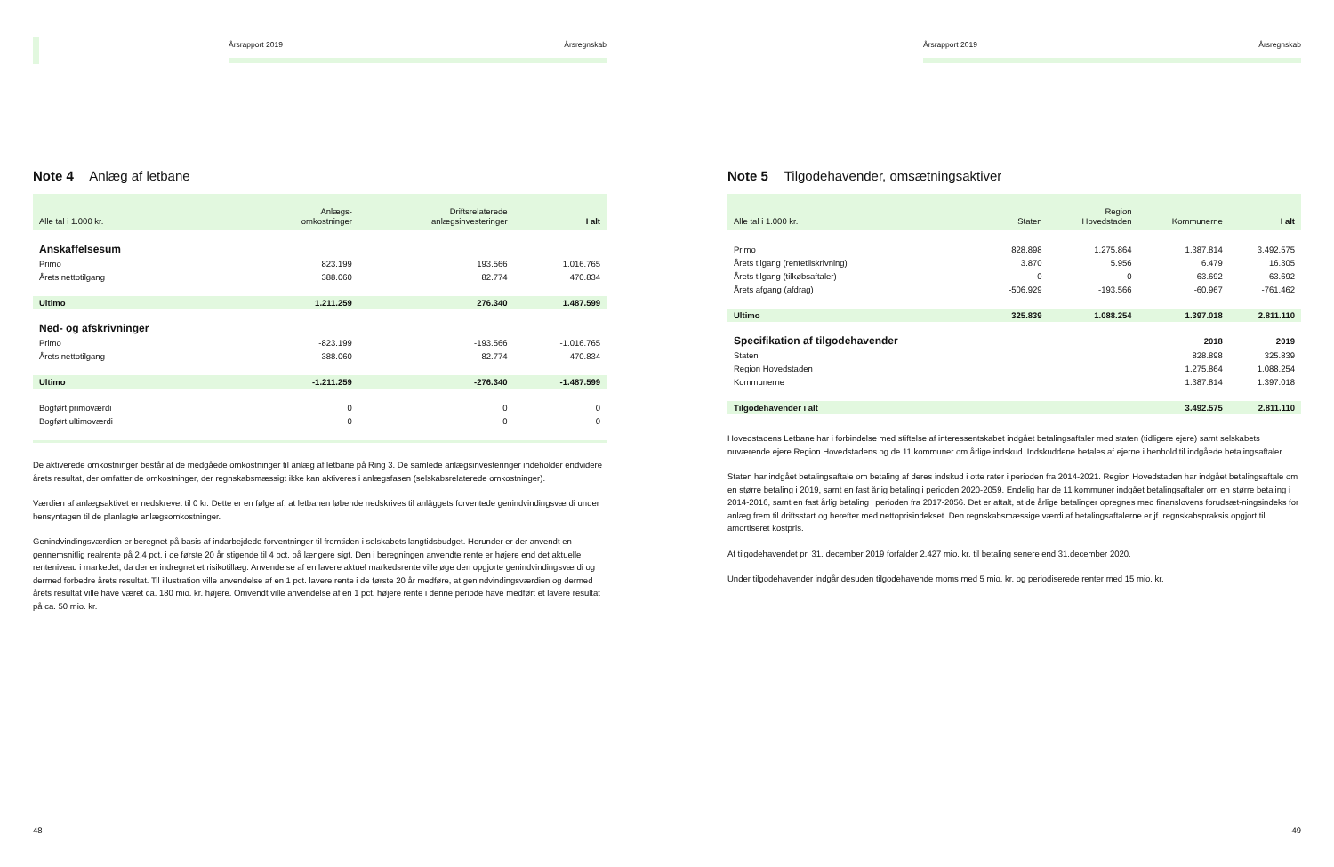Årsrapport 2019 Årsregnskab
Note 4 Anlæg af letbane
| Alle tal i 1.000 kr. | Anlægs- omkostninger | Driftsrelaterede anlægsinvesteringer | I alt |
| --- | --- | --- | --- |
| Anskaffelsesum | | | |
| Primo | 823.199 | 193.566 | 1.016.765 |
| Årets nettotilgang | 388.060 | 82.774 | 470.834 |
| Ultimo | 1.211.259 | 276.340 | 1.487.599 |
| Ned- og afskrivninger | | | |
| Primo | -823.199 | -193.566 | -1.016.765 |
| Årets nettotilgang | -388.060 | -82.774 | -470.834 |
| Ultimo | -1.211.259 | -276.340 | -1.487.599 |
| Bogført primoværdi | 0 | 0 | 0 |
| Bogført ultimoværdi | 0 | 0 | 0 |
De aktiverede omkostninger består af de medgåede omkostninger til anlæg af letbane på Ring 3. De samlede anlægsinvesteringer indeholder endvidere årets resultat, der omfatter de omkostninger, der regnskabsmæssigt ikke kan aktiveres i anlægsfasen (selskabsrelaterede omkostninger).
Værdien af anlægsaktivet er nedskrevet til 0 kr. Dette er en følge af, at letbanen løbende nedskrives til anläggets forventede genindvindingsværdi under hensyntagen til de planlagte anlægsomkostninger.
Genindvindingsværdien er beregnet på basis af indarbejdede forventninger til fremtiden i selskabets langtidsbudget. Herunder er der anvendt en gennemsnitlig realrente på 2,4 pct. i de første 20 år stigende til 4 pct. på længere sigt. Den i beregningen anvendte rente er højere end det aktuelle renteniveau i markedet, da der er indregnet et risikotillæg. Anvendelse af en lavere aktuel markedsrente ville øge den opgjorte genindvindingsværdi og dermed forbedre årets resultat. Til illustration ville anvendelse af en 1 pct. lavere rente i de første 20 år medføre, at genindvindingsværdien og dermed årets resultat ville have været ca. 180 mio. kr. højere. Omvendt ville anvendelse af en 1 pct. højere rente i denne periode have medført et lavere resultat på ca. 50 mio. kr.
48
Årsrapport 2019 Årsregnskab
Note 5 Tilgodehavender, omsætningsaktiver
| Alle tal i 1.000 kr. | Staten | Region Hovedstaden | Kommunerne | I alt |
| --- | --- | --- | --- | --- |
| Primo | 828.898 | 1.275.864 | 1.387.814 | 3.492.575 |
| Årets tilgang (rentetilskrivning) | 3.870 | 5.956 | 6.479 | 16.305 |
| Årets tilgang (tilkøbsaftaler) | 0 | 0 | 63.692 | 63.692 |
| Årets afgang (afdrag) | -506.929 | -193.566 | -60.967 | -761.462 |
| Ultimo | 325.839 | 1.088.254 | 1.397.018 | 2.811.110 |
| Specifikation af tilgodehavender | | | 2018 | 2019 |
| Staten | | | 828.898 | 325.839 |
| Region Hovedstaden | | | 1.275.864 | 1.088.254 |
| Kommunerne | | | 1.387.814 | 1.397.018 |
| Tilgodehavender i alt | | | 3.492.575 | 2.811.110 |
Hovedstadens Letbane har i forbindelse med stiftelse af interessentskabet indgået betalingsaftaler med staten (tidligere ejere) samt selskabets nuværende ejere Region Hovedstadens og de 11 kommuner om årlige indskud. Indskuddene betales af ejerne i henhold til indgåede betalingsaftaler.
Staten har indgået betalingsaftale om betaling af deres indskud i otte rater i perioden fra 2014-2021. Region Hovedstaden har indgået betalingsaftale om en større betaling i 2019, samt en fast årlig betaling i perioden 2020-2059. Endelig har de 11 kommuner indgået betalingsaftaler om en større betaling i 2014-2016, samt en fast årlig betaling i perioden fra 2017-2056. Det er aftalt, at de årlige betalinger opregnes med finanslovens forudsæt-ningsindeks for anlæg frem til driftsstart og herefter med nettoprisindekset. Den regnskabsmæssige værdi af betalingsaftalerne er jf. regnskabspraksis opgjort til amortiseret kostpris.
Af tilgodehavendet pr. 31. december 2019 forfalder 2.427 mio. kr. til betaling senere end 31.december 2020.
Under tilgodehavender indgår desuden tilgodehavende moms med 5 mio. kr. og periodiserede renter med 15 mio. kr.
49